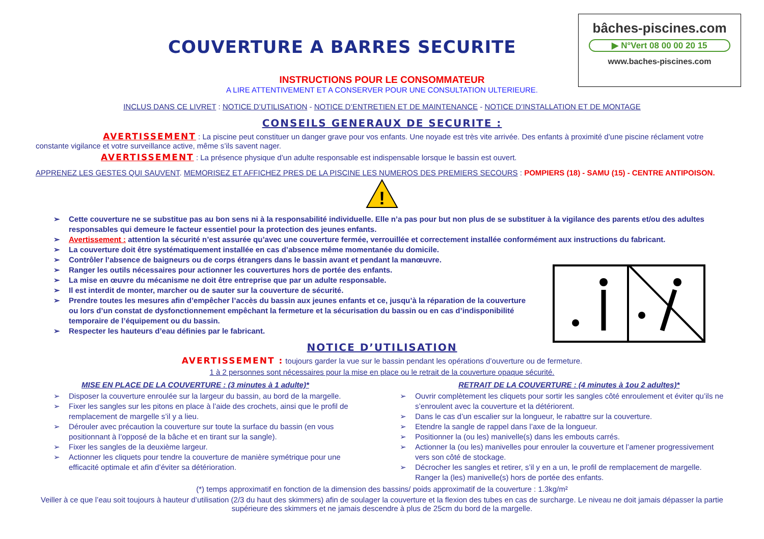COUVERTURE A BARRES SECURITE
bâches-piscines.com
▶ N°Vert 08 00 00 20 15
www.baches-piscines.com
INSTRUCTIONS POUR LE CONSOMMATEUR
A LIRE ATTENTIVEMENT ET A CONSERVER POUR UNE CONSULTATION ULTERIEURE.
INCLUS DANS CE LIVRET : NOTICE D’UTILISATION - NOTICE D’ENTRETIEN ET DE MAINTENANCE - NOTICE D’INSTALLATION ET DE MONTAGE
CONSEILS GENERAUX DE SECURITE :
AVERTISSEMENT : La piscine peut constituer un danger grave pour vos enfants. Une noyade est très vite arrivée. Des enfants à proximité d’une piscine réclament votre constante vigilance et votre surveillance active, même s’ils savent nager.
AVERTISSEMENT : La présence physique d’un adulte responsable est indispensable lorsque le bassin est ouvert.
APPRENEZ LES GESTES QUI SAUVENT. MEMORISEZ ET AFFICHEZ PRES DE LA PISCINE LES NUMEROS DES PREMIERS SECOURS : POMPIERS (18) - SAMU (15) - CENTRE ANTIPOISON.
!
➢ Cette couverture ne se substitue pas au bon sens ni à la responsabilité individuelle. Elle n’a pas pour but non plus de se substituer à la vigilance des parents et/ou des adultes responsables qui demeure le facteur essentiel pour la protection des jeunes enfants.
➢ Avertissement : attention la sécurité n’est assurée qu’avec une couverture fermée, verrouillée et correctement installée conformément aux instructions du fabricant.
➢ La couverture doit être systématiquement installée en cas d’absence même momentanée du domicile.
➢ Contrôler l’absence de baigneurs ou de corps étrangers dans le bassin avant et pendant la manœuvre.
➢ Ranger les outils nécessaires pour actionner les couvertures hors de portée des enfants.
➢ La mise en œuvre du mécanisme ne doit être entreprise que par un adulte responsable.
➢ Il est interdit de monter, marcher ou de sauter sur la couverture de sécurité.
➢ Prendre toutes les mesures afin d’empêcher l’accès du bassin aux jeunes enfants et ce, jusqu’à la réparation de la couverture ou lors d’un constat de dysfonctionnement empêchant la fermeture et la sécurisation du bassin ou en cas d’indisponibilité temporaire de l’équipement ou du bassin.
➢ Respecter les hauteurs d’eau définies par le fabricant.
NOTICE D’UTILISATION
AVERTISSEMENT : toujours garder la vue sur le bassin pendant les opérations d’ouverture ou de fermeture.
1 à 2 personnes sont nécessaires pour la mise en place ou le retrait de la couverture opaque sécurité.
MISE EN PLACE DE LA COUVERTURE : (3 minutes à 1 adulte)*
➢ Disposer la couverture enroulée sur la largeur du bassin, au bord de la margelle.
➢ Fixer les sangles sur les pitons en place à l’aide des crochets, ainsi que le profil de remplacement de margelle s’il y a lieu.
➢ Dérouler avec précaution la couverture sur toute la surface du bassin (en vous positionnant à l’opposé de la bâche et en tirant sur la sangle).
➢ Fixer les sangles de la deuxième largeur.
➢ Actionner les cliquets pour tendre la couverture de manière symétrique pour une efficacité optimale et afin d’éviter sa détérioration.
RETRAIT DE LA COUVERTURE : (4 minutes à 1ou 2 adultes)*
➢ Ouvrir complètement les cliquets pour sortir les sangles côté enroulement et éviter qu’ils ne s’enroulent avec la couverture et la détériorent.
➢ Dans le cas d’un escalier sur la longueur, le rabattre sur la couverture.
➢ Etendre la sangle de rappel dans l’axe de la longueur.
➢ Positionner la (ou les) manivelle(s) dans les embouts carrés.
➢ Actionner la (ou les) manivelles pour enrouler la couverture et l’amener progressivement vers son côté de stockage.
➢ Décrocher les sangles et retirer, s’il y en a un, le profil de remplacement de margelle. Ranger la (les) manivelle(s) hors de portée des enfants.
(*) temps approximatif en fonction de la dimension des bassins/ poids approximatif de la couverture : 1.3kg/m²
Veiller à ce que l’eau soit toujours à hauteur d’utilisation (2/3 du haut des skimmers) afin de soulager la couverture et la flexion des tubes en cas de surcharge. Le niveau ne doit jamais dépasser la partie supérieure des skimmers et ne jamais descendre à plus de 25cm du bord de la margelle.